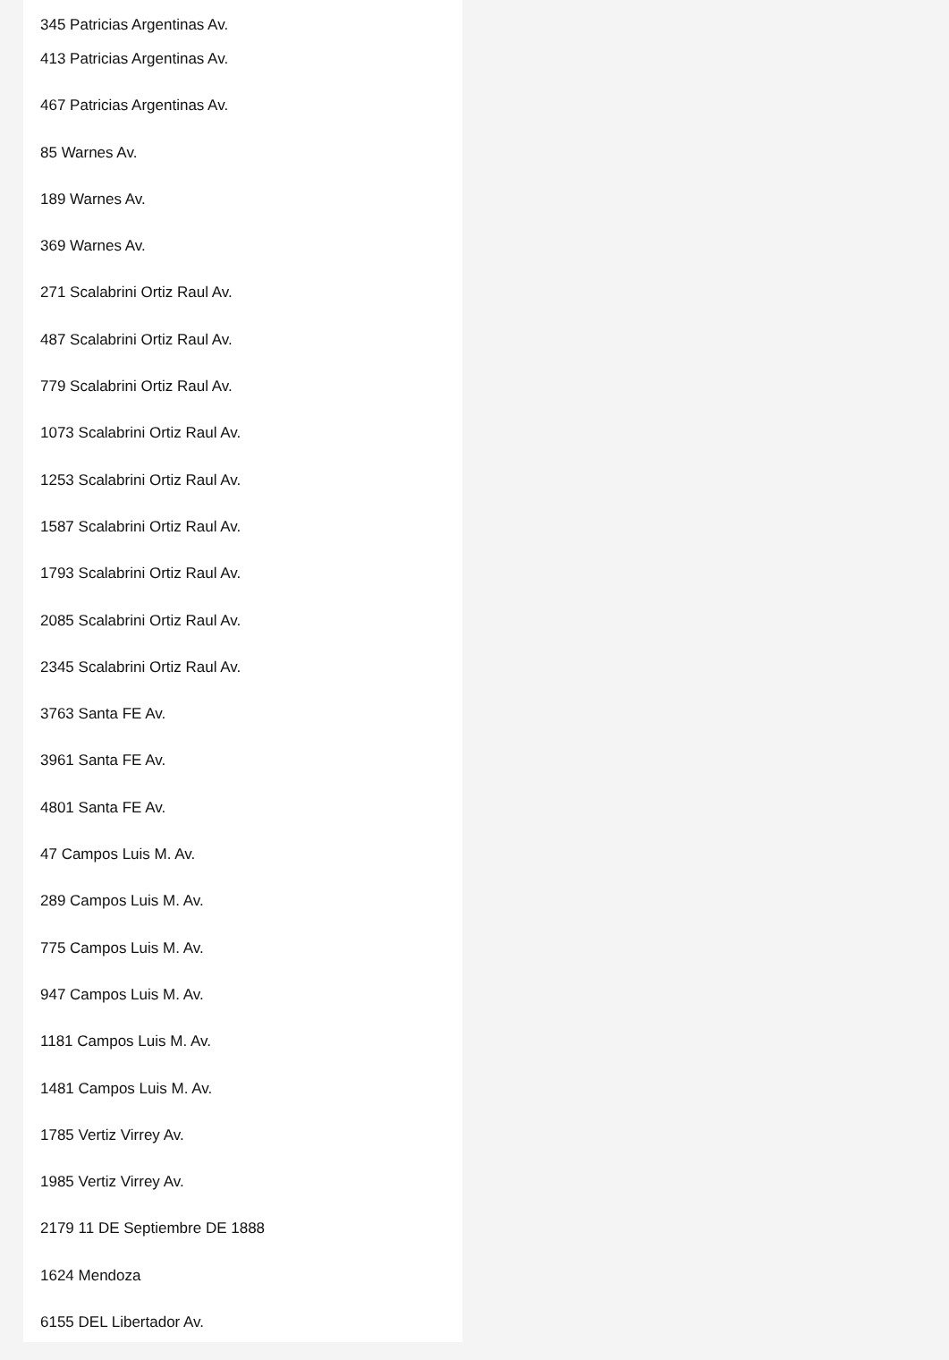345 Patricias Argentinas Av.
413 Patricias Argentinas Av.
467 Patricias Argentinas Av.
85 Warnes Av.
189 Warnes Av.
369 Warnes Av.
271 Scalabrini Ortiz Raul Av.
487 Scalabrini Ortiz Raul Av.
779 Scalabrini Ortiz Raul Av.
1073 Scalabrini Ortiz Raul Av.
1253 Scalabrini Ortiz Raul Av.
1587 Scalabrini Ortiz Raul Av.
1793 Scalabrini Ortiz Raul Av.
2085 Scalabrini Ortiz Raul Av.
2345 Scalabrini Ortiz Raul Av.
3763 Santa FE Av.
3961 Santa FE Av.
4801 Santa FE Av.
47 Campos Luis M. Av.
289 Campos Luis M. Av.
775 Campos Luis M. Av.
947 Campos Luis M. Av.
1181 Campos Luis M. Av.
1481 Campos Luis M. Av.
1785 Vertiz Virrey Av.
1985 Vertiz Virrey Av.
2179 11 DE Septiembre DE 1888
1624 Mendoza
6155 DEL Libertador Av.